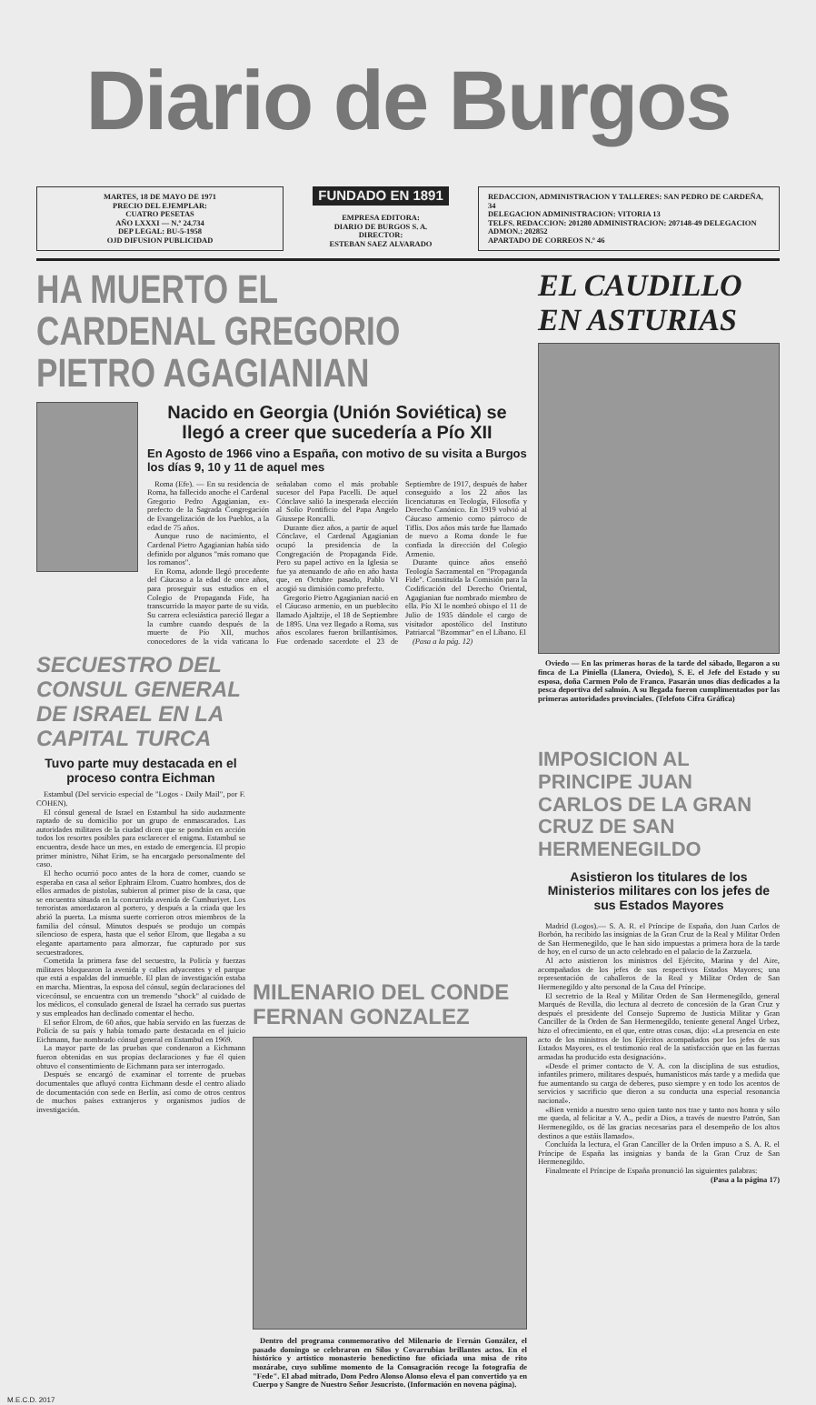Diario de Burgos
MARTES, 18 DE MAYO DE 1971
PRECIO DEL EJEMPLAR:
CUATRO PESETAS
AÑO LXXXI — N.º 24.734
DEP LEGAL: BU-5-1958
OJD DIFUSION PUBLICIDAD
FUNDADO EN 1891
EMPRESA EDITORA:
DIARIO DE BURGOS S. A.
DIRECTOR:
ESTEBAN SAEZ ALVARADO
REDACCION, ADMINISTRACION Y TALLERES: SAN PEDRO DE CARDEÑA, 34
DELEGACION ADMINISTRACION: VITORIA 13
TELFS. REDACCION: 201280 ADMINISTRACION: 207148-49 DELEGACION ADMON.: 202852
APARTADO DE CORREOS N.º 46
HA MUERTO EL CARDENAL GREGORIO PIETRO AGAGIANIAN
Nacido en Georgia (Unión Soviética) se llegó a creer que sucedería a Pío XII
En Agosto de 1966 vino a España, con motivo de su visita a Burgos los días 9, 10 y 11 de aquel mes
Roma (Efe). — En su residencia de Roma, ha fallecido anoche el Cardenal Gregorio Pedro Agagianian, ex-prefecto de la Sagrada Congregación de Evangelización de los Pueblos, a la edad de 75 años.
Aunque ruso de nacimiento, el Cardenal Pietro Agagianian había sido definido por algunos "más romano que los romanos".
En Roma, adonde llegó procedente del Cáucaso a la edad de once años, para proseguir sus estudios en el Colegio de Propaganda Fide, ha transcurrido la mayor parte de su vida. Su carrera eclesiástica pareció llegar a la cumbre cuando después de la muerte de Pío XII, muchos conocedores de la vida vaticana lo señalaban como el más probable sucesor del Papa Pacelli. De aquel Cónclave salió la inesperada elección al Solio Pontificio del Papa Angelo Giussepe Roncalli.
Durante diez años, a partir de aquel Cónclave, el Cardenal Agagianian ocupó la presidencia de la Congregación de Propaganda Fide. Pero su papel activo en la Iglesia se fue ya atenuando de año en año hasta que, en Octubre pasado, Pablo VI acogió su dimisión como prefecto.
Gregorio Pietro Agagianian nació en el Cáucaso armenio, en un pueblecito llamado Ajaltzije, el 18 de Septiembre de 1895. Una vez llegado a Roma, sus años escolares fueron brillantísimos. Fue ordenado sacerdote el 23 de Septiembre de 1917, después de haber conseguido a los 22 años las licenciaturas en Teología, Filosofía y Derecho Canónico. En 1919 volvió al Cáucaso armenio como párroco de Tiflis. Dos años más tarde fue llamado de nuevo a Roma donde le fue confiada la dirección del Colegio Armenio.
Durante quince años enseñó Teología Sacramental en "Propaganda Fide". Constituída la Comisión para la Codificación del Derecho Oriental, Agagianian fue nombrado miembro de ella. Pío XI le nombró obispo el 11 de Julio de 1935 dándole el cargo de visitador apostólico del Instituto Patriarcal "Bzommar" en el Líbano. El
(Pasa a la pág. 12)
SECUESTRO DEL CONSUL GENERAL DE ISRAEL EN LA CAPITAL TURCA
Tuvo parte muy destacada en el proceso contra Eichman
Estambul (Del servicio especial de "Logos - Daily Mail", por F. COHEN).
El cónsul general de Israel en Estambul ha sido audazmente raptado de su domicilio por un grupo de enmascarados. Las autoridades militares de la ciudad dicen que se pondrán en acción todos los resortes posibles para esclarecer el enigma. Estambul se encuentra, desde hace un mes, en estado de emergencia. El propio primer ministro, Nihat Erim, se ha encargado personalmente del caso.
El hecho ocurrió poco antes de la hora de comer, cuando se esperaba en casa al señor Ephraim Elrom. Cuatro hombres, dos de ellos armados de pistolas, subieron al primer piso de la casa, que se encuentra situada en la concurrida avenida de Cumhuriyet. Los terroristas amordazaron al portero, y después a la criada que les abrió la puerta. La misma suerte corrieron otros miembros de la familia del cónsul. Minutos después se produjo un compás silencioso de espera, hasta que el señor Elrom, que llegaba a su elegante apartamento para almorzar, fue capturado por sus secuestradores.
Cometida la primera fase del secuestro, la Policía y fuerzas militares bloquearon la avenida y calles adyacentes y el parque que está a espaldas del inmueble. El plan de investigación estaba en marcha. Mientras, la esposa del cónsul, según declaraciones del vicecónsul, se encuentra con un tremendo "shock" al cuidado de los médicos, el consulado general de Israel ha cerrado sus puertas y sus empleados han declinado comentar el hecho.
El señor Elrom, de 60 años, que había servido en las fuerzas de Policía de su país y había tomado parte destacada en el juicio Eichmann, fue nombrado cónsul general en Estambul en 1969.
La mayor parte de las pruebas que condenaron a Eichmann fueron obtenidas en sus propias declaraciones y fue él quien obtuvo el consentimiento de Eichmann para ser interrogado.
Después se encargó de examinar el torrente de pruebas documentales que afluyó contra Eichmann desde el centro aliado de documentación con sede en Berlín, así como de otros centros de muchos países extranjeros y organismos judíos de investigación.
MILENARIO DEL CONDE FERNAN GONZALEZ
Dentro del programa conmemorativo del Milenario de Fernán González, el pasado domingo se celebraron en Silos y Covarrubias brillantes actos. En el histórico y artístico monasterio benedictino fue oficiada una misa de rito mozárabe, cuyo sublime momento de la Consagración recoge la fotografía de "Fede". El abad mitrado, Dom Pedro Alonso Alonso eleva el pan convertido ya en Cuerpo y Sangre de Nuestro Señor Jesucristo. (Información en novena página).
EL CAUDILLO EN ASTURIAS
Oviedo — En las primeras horas de la tarde del sábado, llegaron a su finca de La Piniella (Llanera, Oviedo), S. E. el Jefe del Estado y su esposa, doña Carmen Polo de Franco. Pasarán unos días dedicados a la pesca deportiva del salmón. A su llegada fueron cumplimentados por las primeras autoridades provinciales. (Telefoto Cifra Gráfica)
IMPOSICION AL PRINCIPE JUAN CARLOS DE LA GRAN CRUZ DE SAN HERMENEGILDO
Asistieron los titulares de los Ministerios militares con los jefes de sus Estados Mayores
Madrid (Logos).— S. A. R. el Príncipe de España, don Juan Carlos de Borbón, ha recibido las insignias de la Gran Cruz de la Real y Militar Orden de San Hermenegildo, que le han sido impuestas a primera hora de la tarde de hoy, en el curso de un acto celebrado en el palacio de la Zarzuela.
Al acto asistieron los ministros del Ejército, Marina y del Aire, acompañados de los jefes de sus respectivos Estados Mayores; una representación de caballeros de la Real y Militar Orden de San Hermenegildo y alto personal de la Casa del Príncipe.
El secretrio de la Real y Militar Orden de San Hermenegildo, general Marqués de Revilla, dio lectura al decreto de concesión de la Gran Cruz y después el presidente del Consejo Supremo de Justicia Militar y Gran Canciller de la Orden de San Hermenegildo, teniente general Angel Urbez, hizo el ofrecimiento, en el que, entre otras cosas, dijo: «La presencia en este acto de los ministros de los Ejércitos acompañados por los jefes de sus Estados Mayores, es el testimonio real de la satisfacción que en las fuerzas armadas ha producido esta designación».
«Desde el primer contacto de V. A. con la disciplina de sus estudios, infantiles primero, militares después, humanísticos más tarde y a medida que fue aumentando su carga de deberes, puso siempre y en todo los acentos de servicios y sacrificio que dieron a su conducta una especial resonancia nacional».
«Bien venido a nuestro seno quien tanto nos trae y tanto nos honra y sólo me queda, al felicitar a V. A., pedir a Dios, a través de nuestro Patrón, San Hermenegildo, os dé las gracias necesarias para el desempeño de los altos destinos a que estáis llamado».
Concluída la lectura, el Gran Canciller de la Orden impuso a S. A. R. el Príncipe de España las insignias y banda de la Gran Cruz de San Hermenegildo.
Finalmente el Príncipe de España pronunció las siguientes palabras:
(Pasa a la página 17)
M.E.C.D. 2017